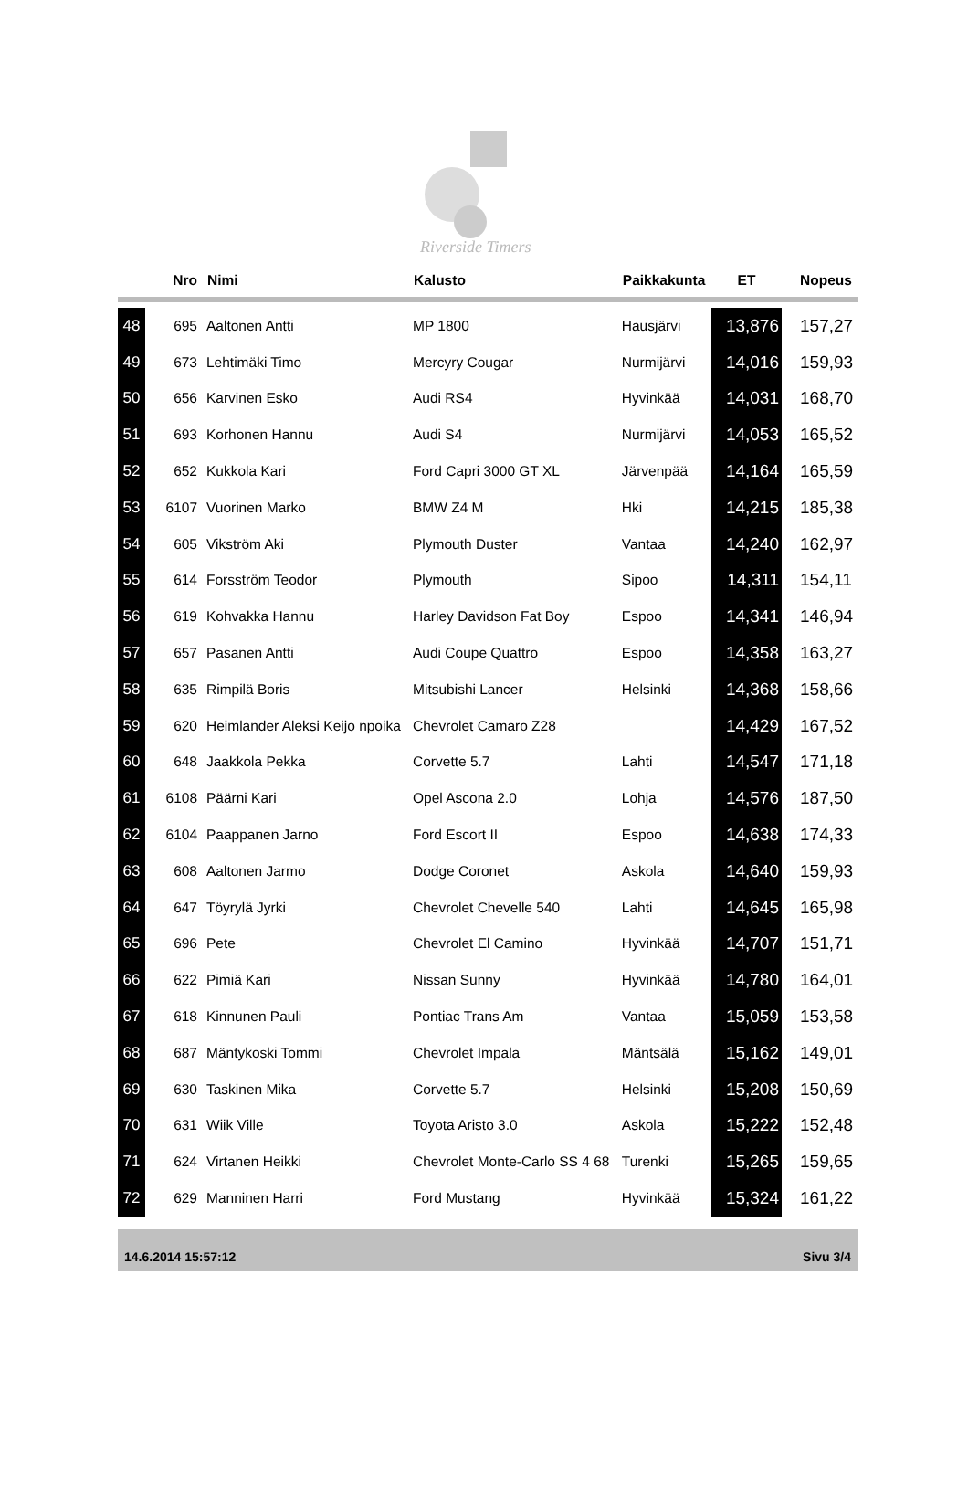Riverside Timers
| | Nro | Nimi | Kalusto | Paikkakunta | ET | Nopeus |
| --- | --- | --- | --- | --- | --- | --- |
| 48 | 695 | Aaltonen Antti | MP 1800 | Hausjärvi | 13,876 | 157,27 |
| 49 | 673 | Lehtimäki Timo | Mercyry Cougar | Nurmijärvi | 14,016 | 159,93 |
| 50 | 656 | Karvinen Esko | Audi RS4 | Hyvinkää | 14,031 | 168,70 |
| 51 | 693 | Korhonen Hannu | Audi S4 | Nurmijärvi | 14,053 | 165,52 |
| 52 | 652 | Kukkola Kari | Ford Capri 3000 GT XL | Järvenpää | 14,164 | 165,59 |
| 53 | 6107 | Vuorinen Marko | BMW Z4 M | Hki | 14,215 | 185,38 |
| 54 | 605 | Vikström Aki | Plymouth Duster | Vantaa | 14,240 | 162,97 |
| 55 | 614 | Forsström Teodor | Plymouth | Sipoo | 14,311 | 154,11 |
| 56 | 619 | Kohvakka Hannu | Harley Davidson Fat Boy | Espoo | 14,341 | 146,94 |
| 57 | 657 | Pasanen Antti | Audi Coupe Quattro | Espoo | 14,358 | 163,27 |
| 58 | 635 | Rimpilä Boris | Mitsubishi Lancer | Helsinki | 14,368 | 158,66 |
| 59 | 620 | Heimlander Aleksi Keijo npoika | Chevrolet Camaro Z28 | | 14,429 | 167,52 |
| 60 | 648 | Jaakkola Pekka | Corvette 5.7 | Lahti | 14,547 | 171,18 |
| 61 | 6108 | Päärni Kari | Opel Ascona 2.0 | Lohja | 14,576 | 187,50 |
| 62 | 6104 | Paappanen Jarno | Ford Escort II | Espoo | 14,638 | 174,33 |
| 63 | 608 | Aaltonen Jarmo | Dodge Coronet | Askola | 14,640 | 159,93 |
| 64 | 647 | Töyrylä Jyrki | Chevrolet Chevelle 540 | Lahti | 14,645 | 165,98 |
| 65 | 696 | Pete | Chevrolet El Camino | Hyvinkää | 14,707 | 151,71 |
| 66 | 622 | Pimiä Kari | Nissan Sunny | Hyvinkää | 14,780 | 164,01 |
| 67 | 618 | Kinnunen Pauli | Pontiac Trans Am | Vantaa | 15,059 | 153,58 |
| 68 | 687 | Mäntykoski Tommi | Chevrolet Impala | Mäntsälä | 15,162 | 149,01 |
| 69 | 630 | Taskinen Mika | Corvette 5.7 | Helsinki | 15,208 | 150,69 |
| 70 | 631 | Wiik Ville | Toyota Aristo 3.0 | Askola | 15,222 | 152,48 |
| 71 | 624 | Virtanen Heikki | Chevrolet Monte-Carlo SS 4 68 | Turenki | 15,265 | 159,65 |
| 72 | 629 | Manninen Harri | Ford Mustang | Hyvinkää | 15,324 | 161,22 |
14.6.2014 15:57:12 Sivu 3/4